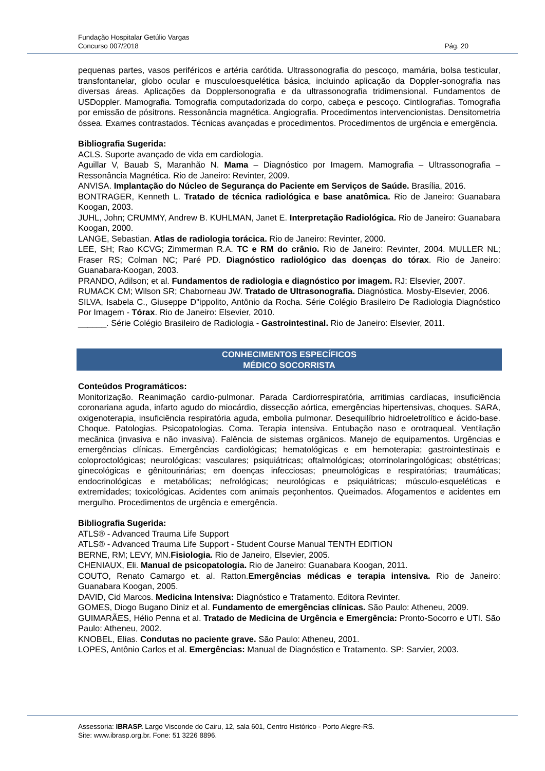Fundação Hospitalar Getúlio Vargas
Concurso 007/2018 Pág. 20
pequenas partes, vasos periféricos e artéria carótida. Ultrassonografia do pescoço, mamária, bolsa testicular, transfontanelar, globo ocular e musculoesquelética básica, incluindo aplicação da Doppler-sonografia nas diversas áreas. Aplicações da Dopplersonografia e da ultrassonografia tridimensional. Fundamentos de USDoppler. Mamografia. Tomografia computadorizada do corpo, cabeça e pescoço. Cintilografias. Tomografia por emissão de pósitrons. Ressonância magnética. Angiografia. Procedimentos intervencionistas. Densitometria óssea. Exames contrastados. Técnicas avançadas e procedimentos. Procedimentos de urgência e emergência.
Bibliografia Sugerida:
ACLS. Suporte avançado de vida em cardiologia.
Aguillar V, Bauab S, Maranhão N. Mama – Diagnóstico por Imagem. Mamografia – Ultrassonografia – Ressonância Magnética. Rio de Janeiro: Revinter, 2009.
ANVISA. Implantação do Núcleo de Segurança do Paciente em Serviços de Saúde. Brasília, 2016.
BONTRAGER, Kenneth L. Tratado de técnica radiológica e base anatômica. Rio de Janeiro: Guanabara Koogan, 2003.
JUHL, John; CRUMMY, Andrew B. KUHLMAN, Janet E. Interpretação Radiológica. Rio de Janeiro: Guanabara Koogan, 2000.
LANGE, Sebastian. Atlas de radiologia torácica. Rio de Janeiro: Revinter, 2000.
LEE, SH; Rao KCVG; Zimmerman R.A. TC e RM do crânio. Rio de Janeiro: Revinter, 2004. MULLER NL; Fraser RS; Colman NC; Paré PD. Diagnóstico radiológico das doenças do tórax. Rio de Janeiro: Guanabara-Koogan, 2003.
PRANDO, Adilson; et al. Fundamentos de radiologia e diagnóstico por imagem. RJ: Elsevier, 2007.
RUMACK CM; Wilson SR; Chaborneau JW. Tratado de Ultrasonografia. Diagnóstica. Mosby-Elsevier, 2006.
SILVA, Isabela C., Giuseppe D"ippolito, Antônio da Rocha. Série Colégio Brasileiro De Radiologia Diagnóstico Por Imagem - Tórax. Rio de Janeiro: Elsevier, 2010.
______. Série Colégio Brasileiro de Radiologia - Gastrointestinal. Rio de Janeiro: Elsevier, 2011.
CONHECIMENTOS ESPECÍFICOS
MÉDICO SOCORRISTA
Conteúdos Programáticos:
Monitorização. Reanimação cardio-pulmonar. Parada Cardiorrespiratória, arritimias cardíacas, insuficiência coronariana aguda, infarto agudo do miocárdio, dissecção aórtica, emergências hipertensivas, choques. SARA, oxigenoterapia, insuficiência respiratória aguda, embolia pulmonar. Desequilíbrio hidroeletrolítico e ácido-base. Choque. Patologias. Psicopatologias. Coma. Terapia intensiva. Entubação naso e orotraqueal. Ventilação mecânica (invasiva e não invasiva). Falência de sistemas orgânicos. Manejo de equipamentos. Urgências e emergências clínicas. Emergências cardiológicas; hematológicas e em hemoterapia; gastrointestinais e coloproctológicas; neurológicas; vasculares; psiquiátricas; oftalmológicas; otorrinolaringológicas; obstétricas; ginecológicas e gênitourinárias; em doenças infecciosas; pneumológicas e respiratórias; traumáticas; endocrinológicas e metabólicas; nefrológicas; neurológicas e psiquiátricas; músculo-esqueléticas e extremidades; toxicológicas. Acidentes com animais peçonhentos. Queimados. Afogamentos e acidentes em mergulho. Procedimentos de urgência e emergência.
Bibliografia Sugerida:
ATLS® - Advanced Trauma Life Support
ATLS® - Advanced Trauma Life Support - Student Course Manual TENTH EDITION
BERNE, RM; LEVY, MN.Fisiologia. Rio de Janeiro, Elsevier, 2005.
CHENIAUX, Eli. Manual de psicopatologia. Rio de Janeiro: Guanabara Koogan, 2011.
COUTO, Renato Camargo et. al. Ratton.Emergências médicas e terapia intensiva. Rio de Janeiro: Guanabara Koogan, 2005.
DAVID, Cid Marcos. Medicina Intensiva: Diagnóstico e Tratamento. Editora Revinter.
GOMES, Diogo Bugano Diniz et al. Fundamento de emergências clínicas. São Paulo: Atheneu, 2009.
GUIMARÃES, Hélio Penna et al. Tratado de Medicina de Urgência e Emergência: Pronto-Socorro e UTI. São Paulo: Atheneu, 2002.
KNOBEL, Elias. Condutas no paciente grave. São Paulo: Atheneu, 2001.
LOPES, Antônio Carlos et al. Emergências: Manual de Diagnóstico e Tratamento. SP: Sarvier, 2003.
Assessoria: IBRASP. Largo Visconde do Cairu, 12, sala 601, Centro Histórico - Porto Alegre-RS.
Site: www.ibrasp.org.br. Fone: 51 3226 8896.